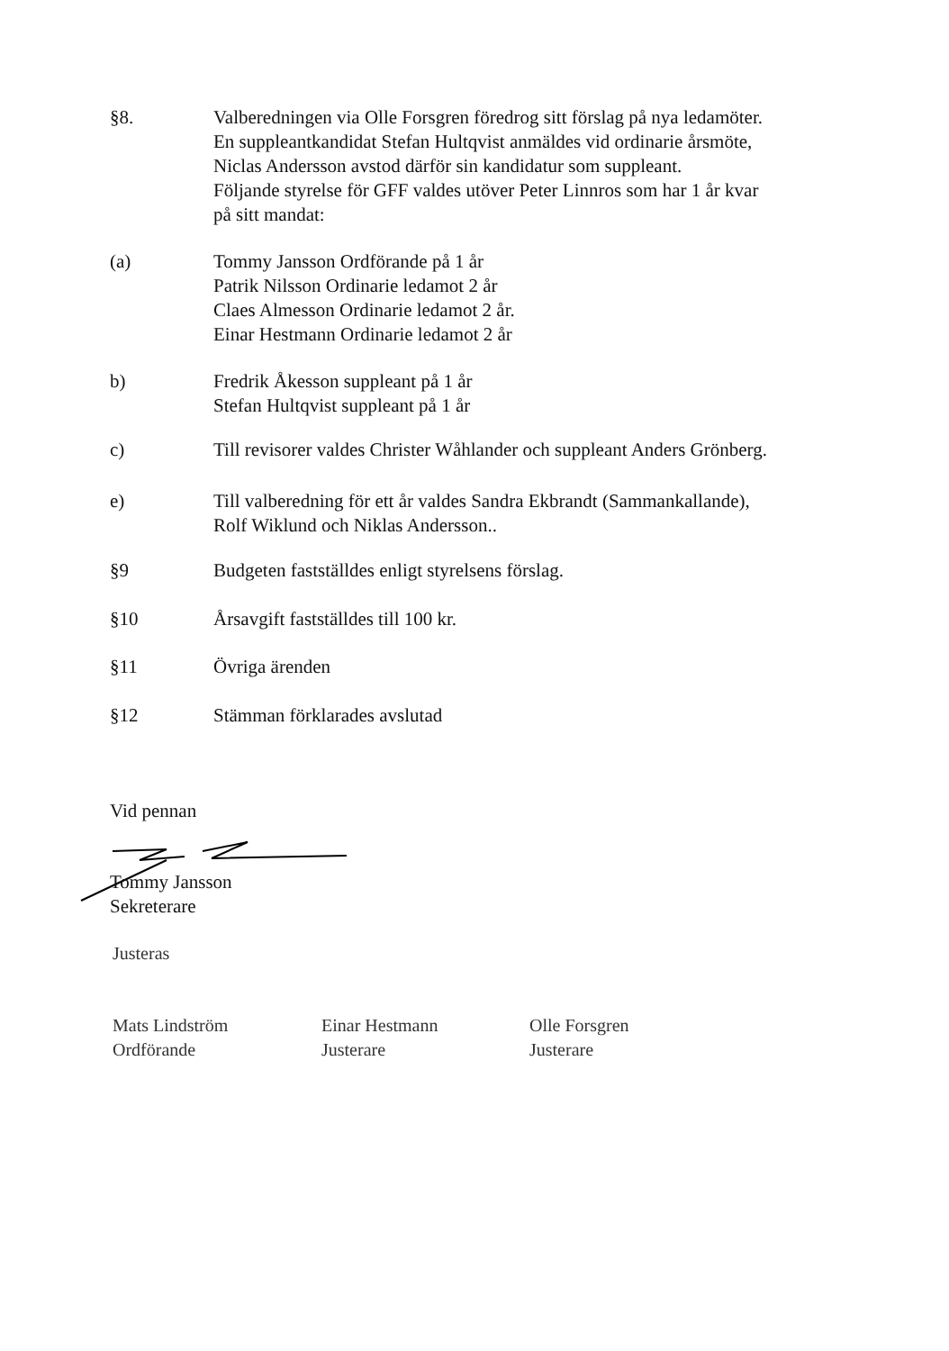§8. Valberedningen via Olle Forsgren föredrog sitt förslag på nya ledamöter.
En suppleantkandidat Stefan Hultqvist anmäldes vid ordinarie årsmöte,
Niclas Andersson avstod därför sin kandidatur som suppleant.
Följande styrelse för GFF valdes utöver Peter Linnros som har 1 år kvar
på sitt mandat:
(a) Tommy Jansson Ordförande på 1 år
Patrik Nilsson Ordinarie ledamot 2 år
Claes Almesson Ordinarie ledamot 2 år.
Einar Hestmann Ordinarie ledamot 2 år
b) Fredrik Åkesson suppleant på 1 år
Stefan Hultqvist suppleant på 1 år
c) Till revisorer valdes Christer Wåhlander och suppleant Anders Grönberg.
e) Till valberedning för ett år valdes Sandra Ekbrandt (Sammankallande),
Rolf Wiklund och Niklas Andersson..
§9 Budgeten fastställdes enligt styrelsens förslag.
§10 Årsavgift fastställdes till 100 kr.
§11 Övriga ärenden
§12 Stämman förklarades avslutad
Vid pennan
Tommy Jansson
Sekreterare
Justeras
Mats Lindström
Ordförande
Einar Hestmann
Justerare
Olle Forsgren
Justerare